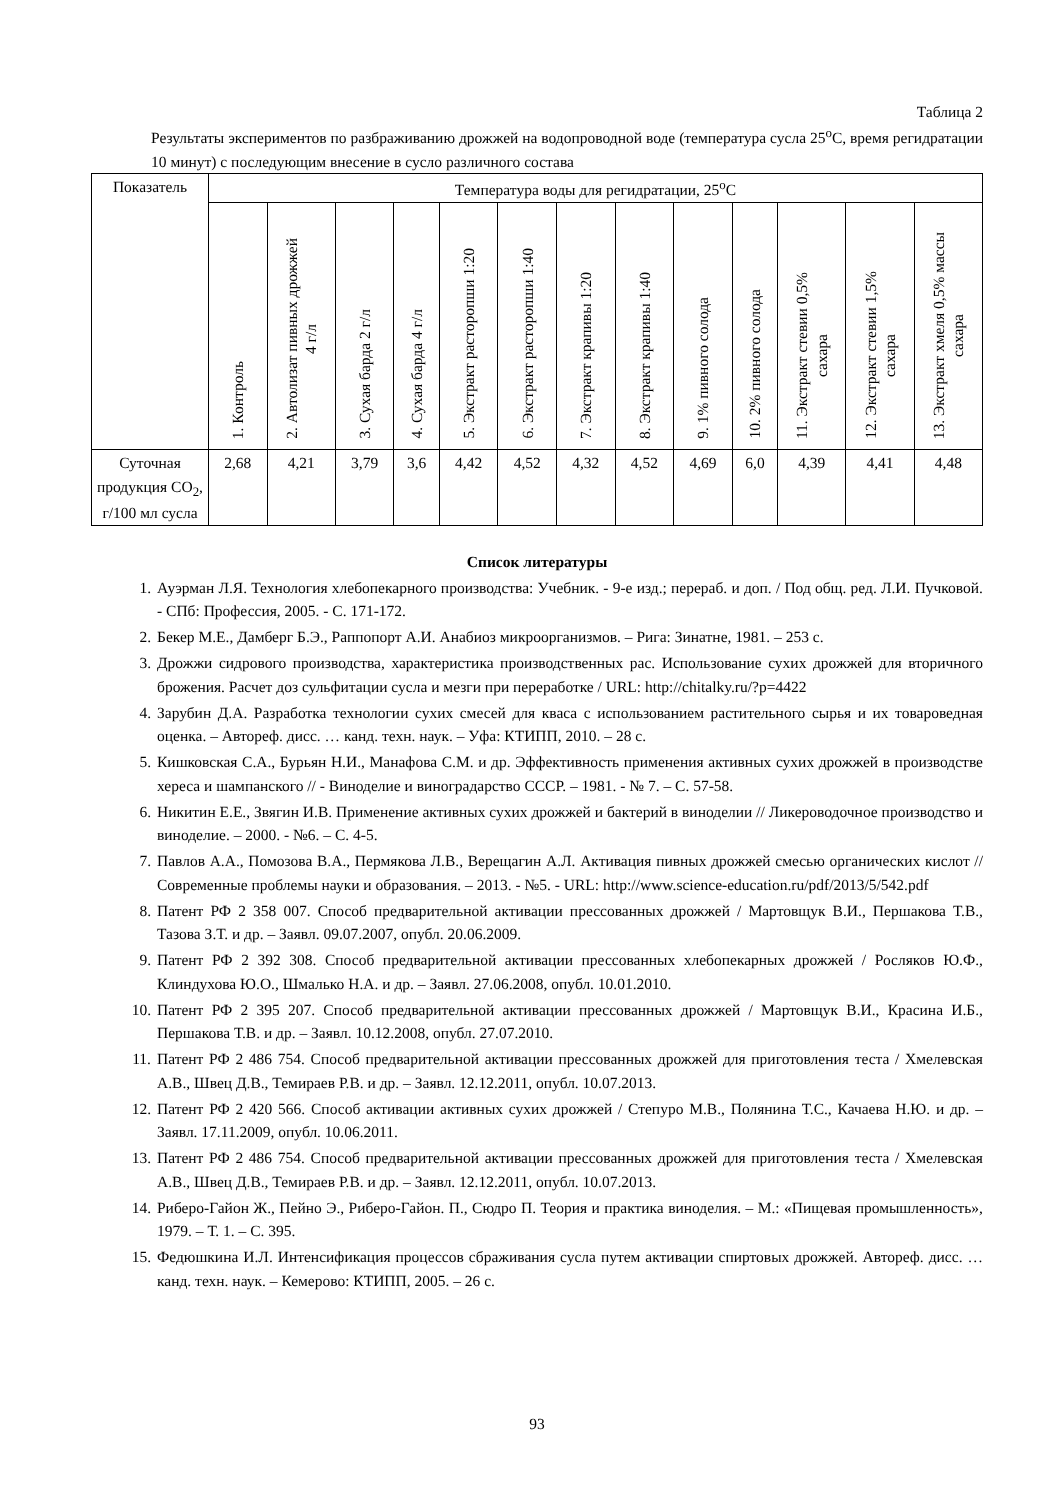Таблица 2
Результаты экспериментов по разбраживанию дрожжей на водопроводной воде (температура сусла 25<sup>о</sup>С, время регидратации 10 минут) с последующим внесение в сусло различного состава
| Показатель | Температура воды для регидратации, 25<sup>о</sup>С | | | | | | | | | | | | |
| --- | --- | --- | --- | --- | --- | --- | --- | --- | --- | --- | --- | --- | --- |
| | 1. Контроль | 2. Автолизат пивных дрожжей 4 г/л | 3. Сухая барда 2 г/л | 4. Сухая барда 4 г/л | 5. Экстракт расторопши 1:20 | 6. Экстракт расторопши 1:40 | 7. Экстракт крапивы 1:20 | 8. Экстракт крапивы 1:40 | 9. 1% пивного солода | 10. 2% пивного солода | 11. Экстракт стевии 0,5% сахара | 12. Экстракт стевии 1,5% сахара | 13. Экстракт хмеля 0,5% массы сахара |
| Суточная продукция СО<sub>2</sub>, г/100 мл сусла | 2,68 | 4,21 | 3,79 | 3,6 | 4,42 | 4,52 | 4,32 | 4,52 | 4,69 | 6,0 | 4,39 | 4,41 | 4,48 |
Список литературы
1. Ауэрман Л.Я. Технология хлебопекарного производства: Учебник. - 9-е изд.; перераб. и доп. / Под общ. ред. Л.И. Пучковой. - СПб: Профессия, 2005. - С. 171-172.
2. Бекер М.Е., Дамберг Б.Э., Раппопорт А.И. Анабиоз микроорганизмов. – Рига: Зинатне, 1981. – 253 с.
3. Дрожжи сидрового производства, характеристика производственных рас. Использование сухих дрожжей для вторичного брожения. Расчет доз сульфитации сусла и мезги при переработке / URL: http://chitalky.ru/?p=4422
4. Зарубин Д.А. Разработка технологии сухих смесей для кваса с использованием растительного сырья и их товароведная оценка. – Автореф. дисс. … канд. техн. наук. – Уфа: КТИПП, 2010. – 28 с.
5. Кишковская С.А., Бурьян Н.И., Манафова С.М. и др. Эффективность применения активных сухих дрожжей в производстве хереса и шампанского // - Виноделие и виноградарство СССР. – 1981. - № 7. – С. 57-58.
6. Никитин Е.Е., Звягин И.В. Применение активных сухих дрожжей и бактерий в виноделии // Ликероводочное производство и виноделие. – 2000. - №6. – С. 4-5.
7. Павлов А.А., Помозова В.А., Пермякова Л.В., Верещагин А.Л. Активация пивных дрожжей смесью органических кислот // Современные проблемы науки и образования. – 2013. - №5. - URL: http://www.science-education.ru/pdf/2013/5/542.pdf
8. Патент РФ 2 358 007. Способ предварительной активации прессованных дрожжей / Мартовщук В.И., Першакова Т.В., Тазова З.Т. и др. – Заявл. 09.07.2007, опубл. 20.06.2009.
9. Патент РФ 2 392 308. Способ предварительной активации прессованных хлебопекарных дрожжей / Росляков Ю.Ф., Клиндухова Ю.О., Шмалько Н.А. и др. – Заявл. 27.06.2008, опубл. 10.01.2010.
10. Патент РФ 2 395 207. Способ предварительной активации прессованных дрожжей / Мартовщук В.И., Красина И.Б., Першакова Т.В. и др. – Заявл. 10.12.2008, опубл. 27.07.2010.
11. Патент РФ 2 486 754. Способ предварительной активации прессованных дрожжей для приготовления теста / Хмелевская А.В., Швец Д.В., Темираев Р.В. и др. – Заявл. 12.12.2011, опубл. 10.07.2013.
12. Патент РФ 2 420 566. Способ активации активных сухих дрожжей / Степуро М.В., Полянина Т.С., Качаева Н.Ю. и др. – Заявл. 17.11.2009, опубл. 10.06.2011.
13. Патент РФ 2 486 754. Способ предварительной активации прессованных дрожжей для приготовления теста / Хмелевская А.В., Швец Д.В., Темираев Р.В. и др. – Заявл. 12.12.2011, опубл. 10.07.2013.
14. Риберо-Гайон Ж., Пейно Э., Риберо-Гайон. П., Сюдро П. Теория и практика виноделия. – М.: «Пищевая промышленность», 1979. – Т. 1. – С. 395.
15. Федюшкина И.Л. Интенсификация процессов сбраживания сусла путем активации спиртовых дрожжей. Автореф. дисс. … канд. техн. наук. – Кемерово: КТИПП, 2005. – 26 с.
93